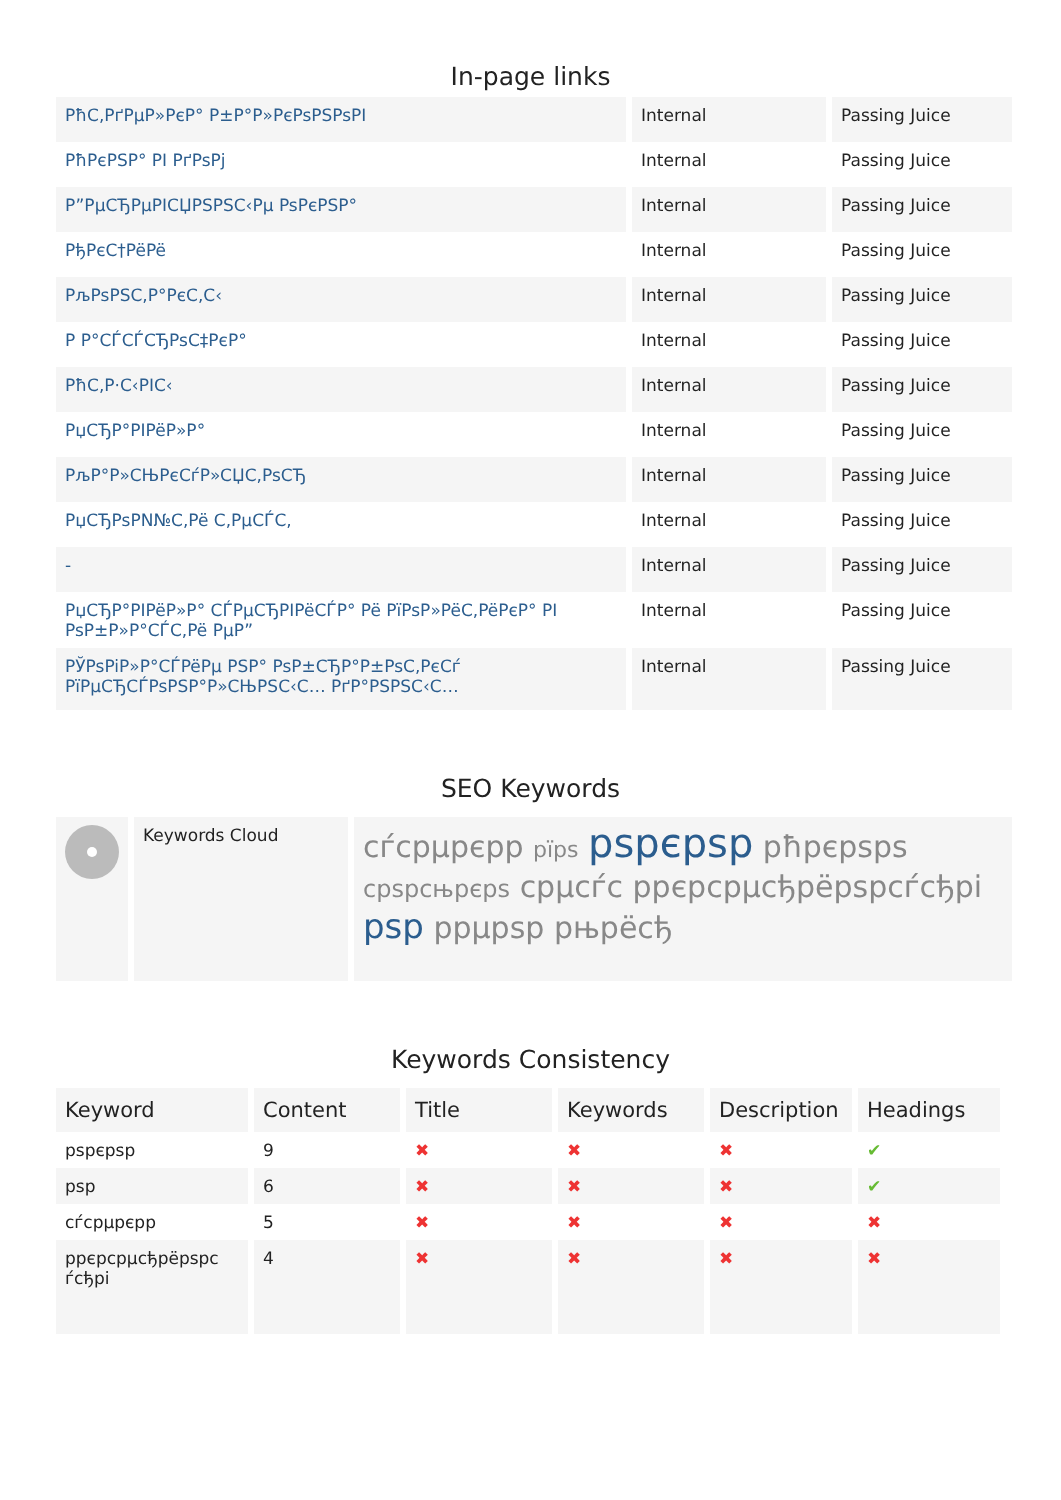In-page links
| PħC,PґPµP»PєP° P±P°P»PєPsPSPsPI | Internal | Passing Juice |
| PħPєPSP° PI PґPsPj | Internal | Passing Juice |
| P”PµCЂPµPICЏPSPSC‹Pµ PsPєPSP° | Internal | Passing Juice |
| PђPєC†PëPë | Internal | Passing Juice |
| PљPsPSC,P°PєC,C‹ | Internal | Passing Juice |
| P P°CЃCЃCЂPsC‡PєP° | Internal | Passing Juice |
| PħC,P·C‹PIC‹ | Internal | Passing Juice |
| PџCЂP°PIPëP»P° | Internal | Passing Juice |
| PљP°P»CЊPєCѓP»CЏC,PsCЂ | Internal | Passing Juice |
| PџCЂPsPN№C,Pë C,PµCЃC, | Internal | Passing Juice |
| - | Internal | Passing Juice |
| PџCЂP°PIPëP»P° CЃPµCЂPIPëCЃP° Pë PїPsP»PëC,PëPєP° PI PsP±P»P°CЃC,Pë PµP” | Internal | Passing Juice |
| PЎPsPiP»P°CЃPëPµ PSP° PsP±CЂP°P±PsC,PєCѓ PїPµCЂCЃPsPSP°P»CЊPSC‹C… PґP°PSPSC‹C… | Internal | Passing Juice |
SEO Keywords
| | Keywords Cloud | cѓcpµpєpp pїps pspєpsp pħpєpsps cpspcњpєps cpµcѓc ppєpcpµcђpëpspcѓcђpi psp ppµpsp pњpëcђ |
Keywords Consistency
| Keyword | Content | Title | Keywords | Description | Headings |
| --- | --- | --- | --- | --- | --- |
| pspєpsp | 9 | ✖ | ✖ | ✖ | ✔ |
| psp | 6 | ✖ | ✖ | ✖ | ✔ |
| cѓcpµpєpp | 5 | ✖ | ✖ | ✖ | ✖ |
| ppєpcpµcђpëpspc ѓcђpi | 4 | ✖ | ✖ | ✖ | ✖ |